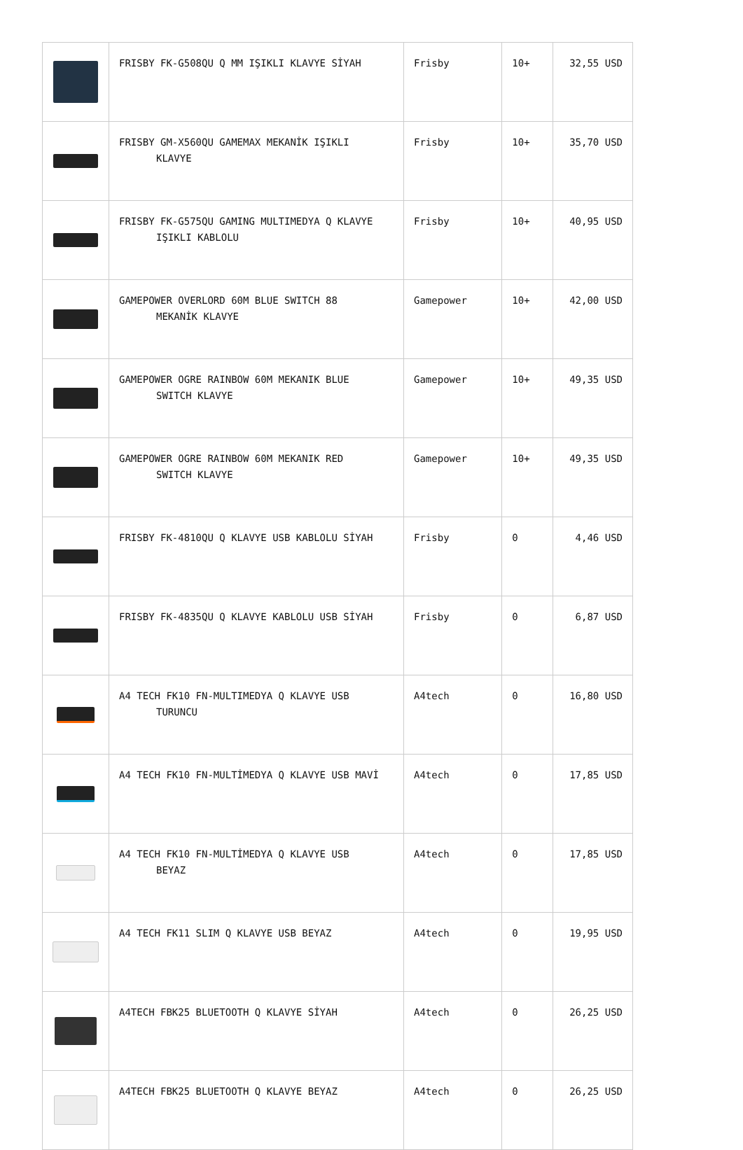| | FRISBY FK-G508QU Q MM IŞIKLI KLAVYE SİYAH | Frisby | 10+ | 32,55 USD |
| | FRISBY GM-X560QU GAMEMAX MEKANİK IŞIKLI KLAVYE | Frisby | 10+ | 35,70 USD |
| | FRISBY FK-G575QU GAMING MULTIMEDYA Q KLAVYE IŞIKLI KABLOLU | Frisby | 10+ | 40,95 USD |
| | GAMEPOWER OVERLORD 60M BLUE SWITCH 88 MEKANİK KLAVYE | Gamepower | 10+ | 42,00 USD |
| | GAMEPOWER OGRE RAINBOW 60M MEKANIK BLUE SWITCH KLAVYE | Gamepower | 10+ | 49,35 USD |
| | GAMEPOWER OGRE RAINBOW 60M MEKANIK RED SWITCH KLAVYE | Gamepower | 10+ | 49,35 USD |
| | FRISBY FK-4810QU Q KLAVYE USB KABLOLU SİYAH | Frisby | 0 | 4,46 USD |
| | FRISBY FK-4835QU Q KLAVYE KABLOLU USB SİYAH | Frisby | 0 | 6,87 USD |
| | A4 TECH FK10 FN-MULTIMEDYA Q KLAVYE USB TURUNCU | A4tech | 0 | 16,80 USD |
| | A4 TECH FK10 FN-MULTİMEDYA Q KLAVYE USB MAVİ | A4tech | 0 | 17,85 USD |
| | A4 TECH FK10 FN-MULTİMEDYA Q KLAVYE USB BEYAZ | A4tech | 0 | 17,85 USD |
| | A4 TECH FK11 SLIM Q KLAVYE USB BEYAZ | A4tech | 0 | 19,95 USD |
| | A4TECH FBK25 BLUETOOTH Q KLAVYE SİYAH | A4tech | 0 | 26,25 USD |
| | A4TECH FBK25 BLUETOOTH Q KLAVYE BEYAZ | A4tech | 0 | 26,25 USD |